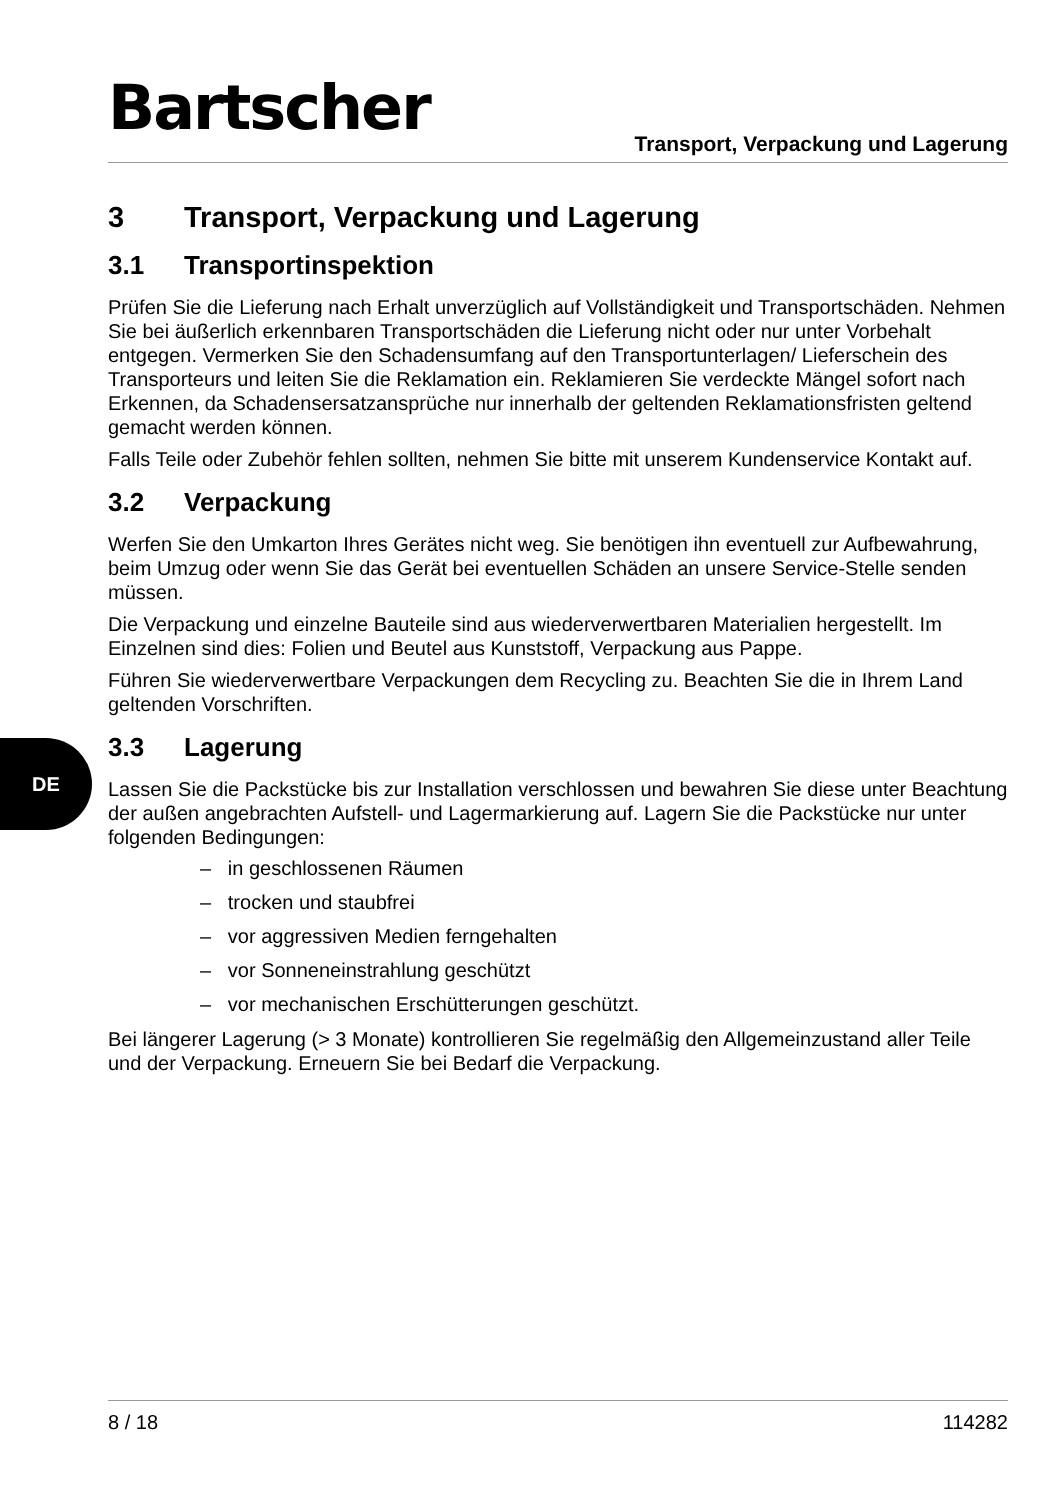Bartscher
Transport, Verpackung und Lagerung
3 Transport, Verpackung und Lagerung
3.1 Transportinspektion
Prüfen Sie die Lieferung nach Erhalt unverzüglich auf Vollständigkeit und Transportschäden. Nehmen Sie bei äußerlich erkennbaren Transportschäden die Lieferung nicht oder nur unter Vorbehalt entgegen. Vermerken Sie den Schadensumfang auf den Transportunterlagen/ Lieferschein des Transporteurs und leiten Sie die Reklamation ein. Reklamieren Sie verdeckte Mängel sofort nach Erkennen, da Schadensersatzansprüche nur innerhalb der geltenden Reklamationsfristen geltend gemacht werden können.
Falls Teile oder Zubehör fehlen sollten, nehmen Sie bitte mit unserem Kundenservice Kontakt auf.
3.2 Verpackung
Werfen Sie den Umkarton Ihres Gerätes nicht weg. Sie benötigen ihn eventuell zur Aufbewahrung, beim Umzug oder wenn Sie das Gerät bei eventuellen Schäden an unsere Service-Stelle senden müssen.
Die Verpackung und einzelne Bauteile sind aus wiederverwertbaren Materialien hergestellt. Im Einzelnen sind dies: Folien und Beutel aus Kunststoff, Verpackung aus Pappe.
Führen Sie wiederverwertbare Verpackungen dem Recycling zu. Beachten Sie die in Ihrem Land geltenden Vorschriften.
3.3 Lagerung
Lassen Sie die Packstücke bis zur Installation verschlossen und bewahren Sie diese unter Beachtung der außen angebrachten Aufstell- und Lagermarkierung auf. Lagern Sie die Packstücke nur unter folgenden Bedingungen:
– in geschlossenen Räumen
– trocken und staubfrei
– vor aggressiven Medien ferngehalten
– vor Sonneneinstrahlung geschützt
– vor mechanischen Erschütterungen geschützt.
Bei längerer Lagerung (> 3 Monate) kontrollieren Sie regelmäßig den Allgemeinzustand aller Teile und der Verpackung. Erneuern Sie bei Bedarf die Verpackung.
DE
8 / 18 114282